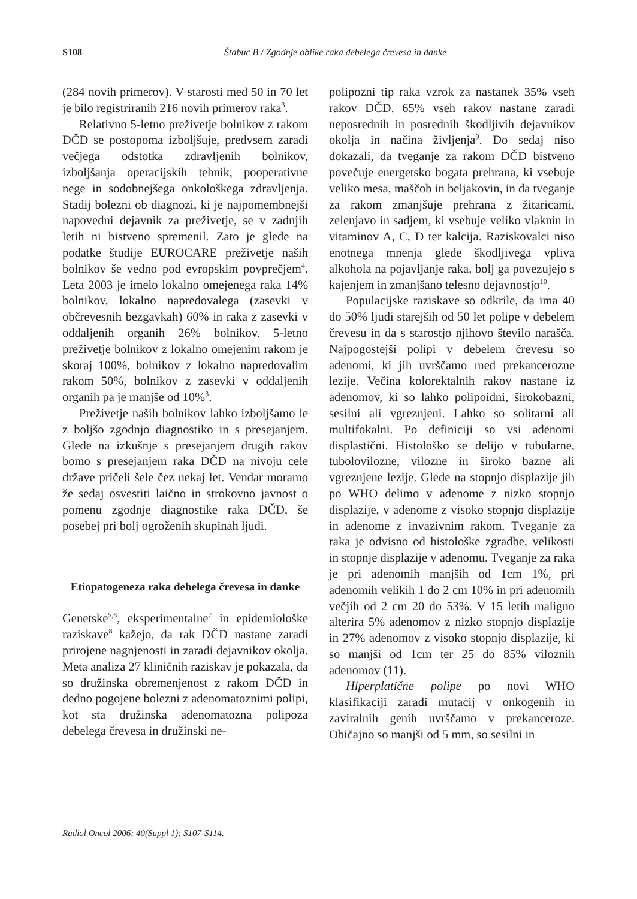S108 Štabuc B / Zgodnje oblike raka debelega črevesa in danke
(284 novih primerov). V starosti med 50 in 70 let je bilo registriranih 216 novih primerov raka<sup>3</sup>.
Relativno 5-letno preživetje bolnikov z rakom DČD se postopoma izboljšuje, predvsem zaradi večjega odstotka zdravljenih bolnikov, izboljšanja operacijskih tehnik, pooperativne nege in sodobnejšega onkološkega zdravljenja. Stadij bolezni ob diagnozi, ki je najpomembnejši napovedni dejavnik za preživetje, se v zadnjih letih ni bistveno spremenil. Zato je glede na podatke študije EUROCARE preživetje naših bolnikov še vedno pod evropskim povprečjem<sup>4</sup>. Leta 2003 je imelo lokalno omejenega raka 14% bolnikov, lokalno napredovalega (zasevki v občrevesnih bezgavkah) 60% in raka z zasevki v oddaljenih organih 26% bolnikov. 5-letno preživetje bolnikov z lokalno omejenim rakom je skoraj 100%, bolnikov z lokalno napredovalim rakom 50%, bolnikov z zasevki v oddaljenih organih pa je manjše od 10%<sup>3</sup>.
Preživetje naših bolnikov lahko izboljšamo le z boljšo zgodnjo diagnostiko in s presejanjem. Glede na izkušnje s presejanjem drugih rakov bomo s presejanjem raka DČD na nivoju cele države pričeli šele čez nekaj let. Vendar moramo že sedaj osvestiti laično in strokovno javnost o pomenu zgodnje diagnostike raka DČD, še posebej pri bolj ogroženih skupinah ljudi.
Etiopatogeneza raka debelega črevesa in danke
Genetske<sup>5,6</sup>, eksperimentalne<sup>7</sup> in epidemiološke raziskave<sup>8</sup> kažejo, da rak DČD nastane zaradi prirojene nagnjenosti in zaradi dejavnikov okolja. Meta analiza 27 kliničnih raziskav je pokazala, da so družinska obremenjenost z rakom DČD in dedno pogojene bolezni z adenomatoznimi polipi, kot sta družinska adenomatozna polipoza debelega črevesa in družinski ne-
polipozni tip raka vzrok za nastanek 35% vseh rakov DČD. 65% vseh rakov nastane zaradi neposrednih in posrednih škodljivih dejavnikov okolja in načina življenja<sup>9</sup>. Do sedaj niso dokazali, da tveganje za rakom DČD bistveno povečuje energetsko bogata prehrana, ki vsebuje veliko mesa, maščob in beljakovin, in da tveganje za rakom zmanjšuje prehrana z žitaricami, zelenjavo in sadjem, ki vsebuje veliko vlaknin in vitaminov A, C, D ter kalcija. Raziskovalci niso enotnega mnenja glede škodljivega vpliva alkohola na pojavljanje raka, bolj ga povezujejo s kajenjem in zmanjšano telesno dejavnostjo<sup>10</sup>.
Populacijske raziskave so odkrile, da ima 40 do 50% ljudi starejših od 50 let polipe v debelem črevesu in da s starostjo njihovo število narašča. Najpogostejši polipi v debelem črevesu so adenomi, ki jih uvrščamo med prekancerozne lezije. Večina kolorektalnih rakov nastane iz adenomov, ki so lahko polipoidni, širokobazni, sesilni ali vgreznjeni. Lahko so solitarni ali multifokalni. Po definiciji so vsi adenomi displastični. Histološko se delijo v tubularne, tubolovilozne, vilozne in široko bazne ali vgreznjene lezije. Glede na stopnjo displazije jih po WHO delimo v adenome z nizko stopnjo displazije, v adenome z visoko stopnjo displazije in adenome z invazivnim rakom. Tveganje za raka je odvisno od histološke zgradbe, velikosti in stopnje displazije v adenomu. Tveganje za raka je pri adenomih manjših od 1cm 1%, pri adenomih velikih 1 do 2 cm 10% in pri adenomih večjih od 2 cm 20 do 53%. V 15 letih maligno alterira 5% adenomov z nizko stopnjo displazije in 27% adenomov z visoko stopnjo displazije, ki so manjši od 1cm ter 25 do 85% viloznih adenomov (11).
Hiperplatične polipe po novi WHO klasifikaciji zaradi mutacij v onkogenih in zaviralnih genih uvrščamo v prekanceroze. Običajno so manjši od 5 mm, so sesilni in
Radiol Oncol 2006; 40(Suppl 1): S107-S114.